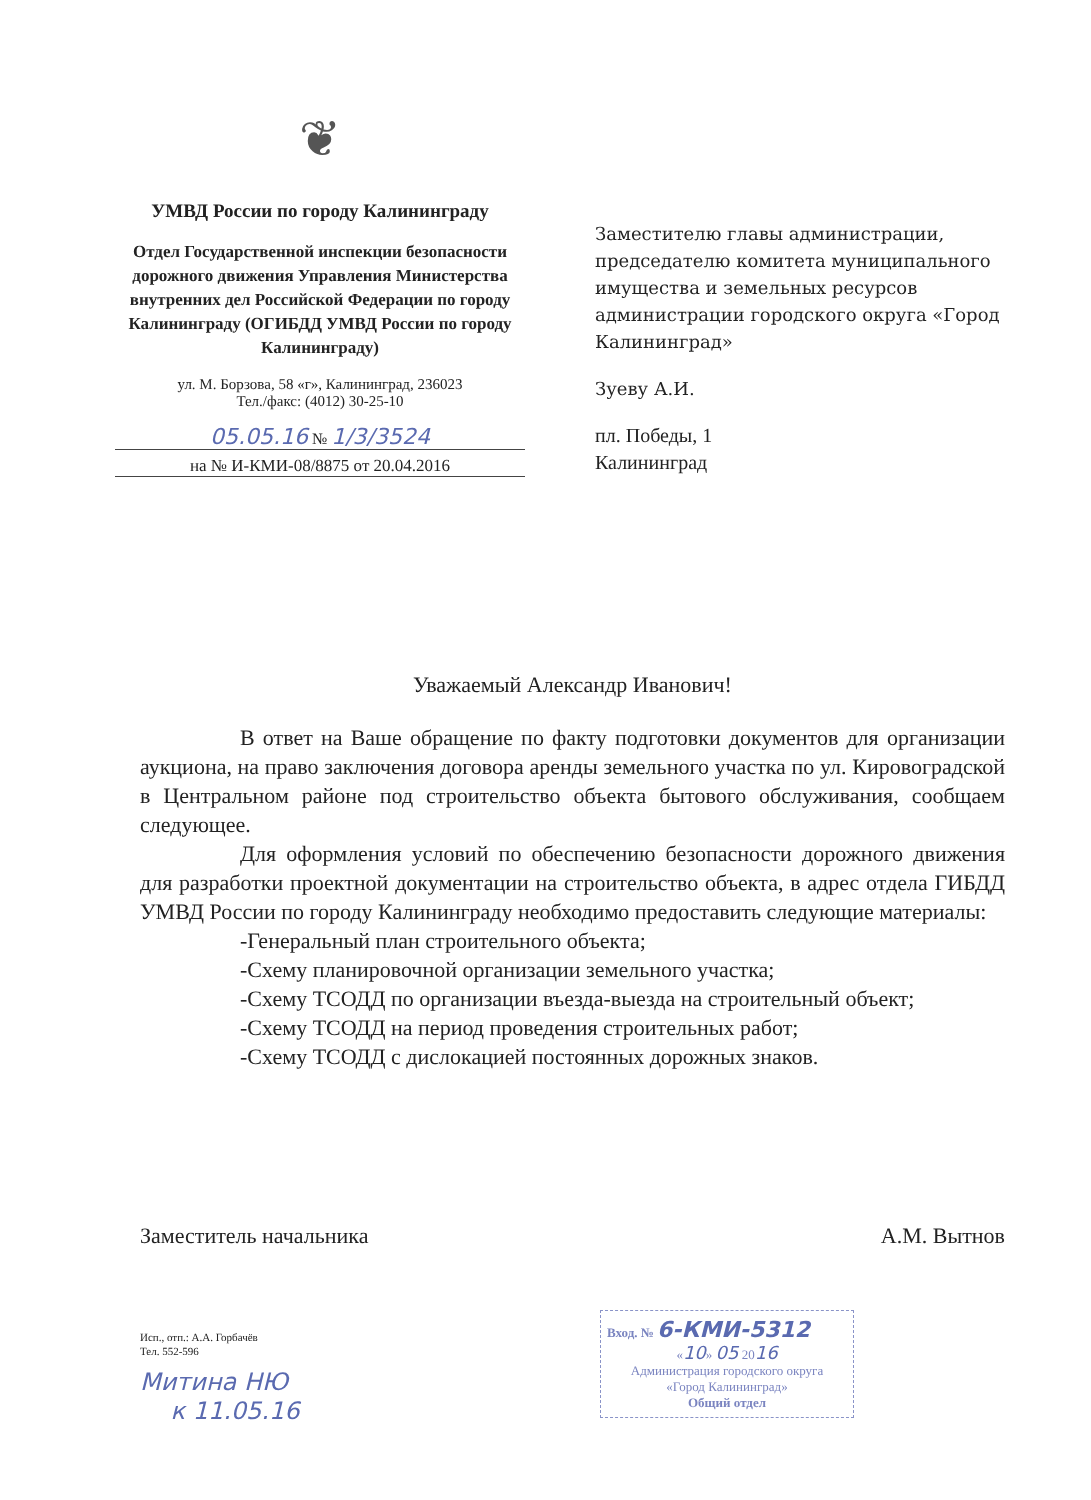❦
УМВД России по городу Калининграду
Отдел Государственной инспекции безопасности дорожного движения Управления Министерства внутренних дел Российской Федерации по городу Калининграду (ОГИБДД УМВД России по городу Калининграду)
ул. М. Борзова, 58 «г», Калининград, 236023
Тел./факс: (4012) 30-25-10
05.05.16 № 1/3/3524
на № И-КМИ-08/8875 от 20.04.2016
Заместителю главы администрации, председателю комитета муниципального имущества и земельных ресурсов администрации городского округа «Город Калининград»
Зуеву А.И.
пл. Победы, 1
Калининград
Уважаемый Александр Иванович!
В ответ на Ваше обращение по факту подготовки документов для организации аукциона, на право заключения договора аренды земельного участка по ул. Кировоградской в Центральном районе под строительство объекта бытового обслуживания, сообщаем следующее.
Для оформления условий по обеспечению безопасности дорожного движения для разработки проектной документации на строительство объекта, в адрес отдела ГИБДД УМВД России по городу Калининграду необходимо предоставить следующие материалы:
-Генеральный план строительного объекта;
-Схему планировочной организации земельного участка;
-Схему ТСОДД по организации въезда-выезда на строительный объект;
-Схему ТСОДД на период проведения строительных работ;
-Схему ТСОДД с дислокацией постоянных дорожных знаков.
Заместитель начальника А.М. Вытнов
Исп., отп.: А.А. Горбачёв
Тел. 552-596
Митина НЮ
к 11.05.16
Вход. № 6-КМИ-5312
«10» 05 2016
Администрация городского округа
«Город Калининград»
Общий отдел